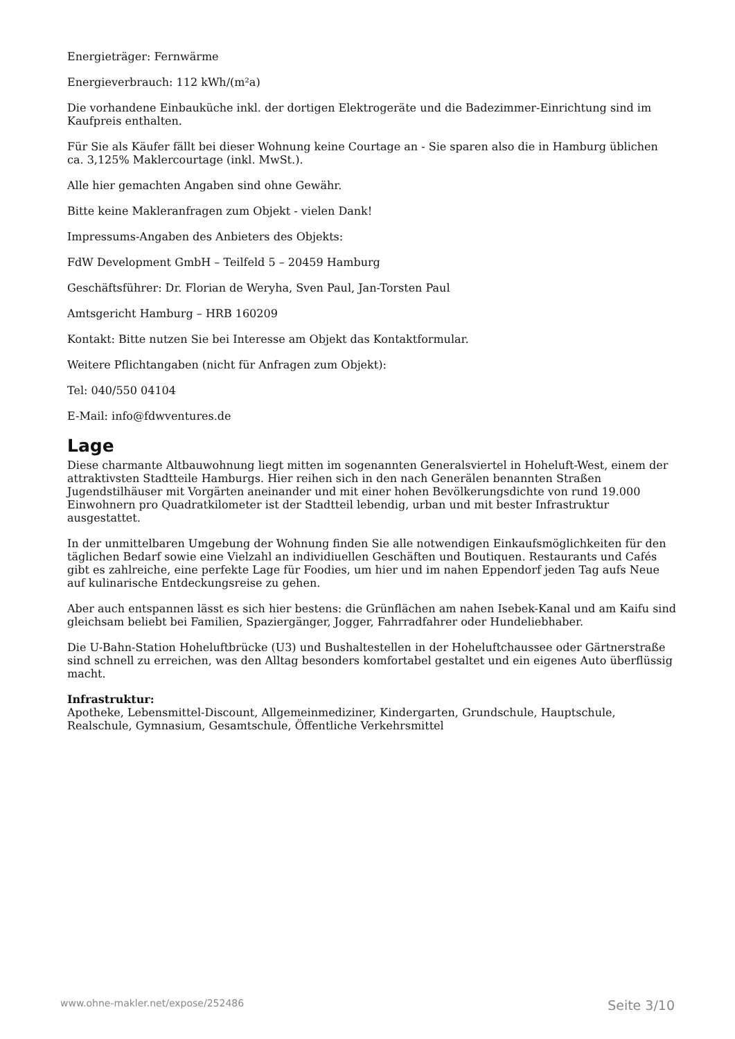Energieträger: Fernwärme
Energieverbrauch: 112 kWh/(m²a)
Die vorhandene Einbauküche inkl. der dortigen Elektrogeräte und die Badezimmer-Einrichtung sind im Kaufpreis enthalten.
Für Sie als Käufer fällt bei dieser Wohnung keine Courtage an - Sie sparen also die in Hamburg üblichen ca. 3,125% Maklercourtage (inkl. MwSt.).
Alle hier gemachten Angaben sind ohne Gewähr.
Bitte keine Makleranfragen zum Objekt - vielen Dank!
Impressums-Angaben des Anbieters des Objekts:
FdW Development GmbH – Teilfeld 5 – 20459 Hamburg
Geschäftsführer: Dr. Florian de Weryha, Sven Paul, Jan-Torsten Paul
Amtsgericht Hamburg – HRB 160209
Kontakt: Bitte nutzen Sie bei Interesse am Objekt das Kontaktformular.
Weitere Pflichtangaben (nicht für Anfragen zum Objekt):
Tel: 040/550 04104
E-Mail: info@fdwventures.de
Lage
Diese charmante Altbauwohnung liegt mitten im sogenannten Generalsviertel in Hoheluft-West, einem der attraktivsten Stadtteile Hamburgs. Hier reihen sich in den nach Generälen benannten Straßen Jugendstilhäuser mit Vorgärten aneinander und mit einer hohen Bevölkerungsdichte von rund 19.000 Einwohnern pro Quadratkilometer ist der Stadtteil lebendig, urban und mit bester Infrastruktur ausgestattet.
In der unmittelbaren Umgebung der Wohnung finden Sie alle notwendigen Einkaufsmöglichkeiten für den täglichen Bedarf sowie eine Vielzahl an individiuellen Geschäften und Boutiquen. Restaurants und Cafés gibt es zahlreiche, eine perfekte Lage für Foodies, um hier und im nahen Eppendorf jeden Tag aufs Neue auf kulinarische Entdeckungsreise zu gehen.
Aber auch entspannen lässt es sich hier bestens: die Grünflächen am nahen Isebek-Kanal und am Kaifu sind gleichsam beliebt bei Familien, Spaziergänger, Jogger, Fahrradfahrer oder Hundeliebhaber.
Die U-Bahn-Station Hoheluftbrücke (U3) und Bushaltestellen in der Hoheluftchaussee oder Gärtnerstraße sind schnell zu erreichen, was den Alltag besonders komfortabel gestaltet und ein eigenes Auto überflüssig macht.
Infrastruktur:
Apotheke, Lebensmittel-Discount, Allgemeinmediziner, Kindergarten, Grundschule, Hauptschule, Realschule, Gymnasium, Gesamtschule, Öffentliche Verkehrsmittel
www.ohne-makler.net/expose/252486 Seite 3/10